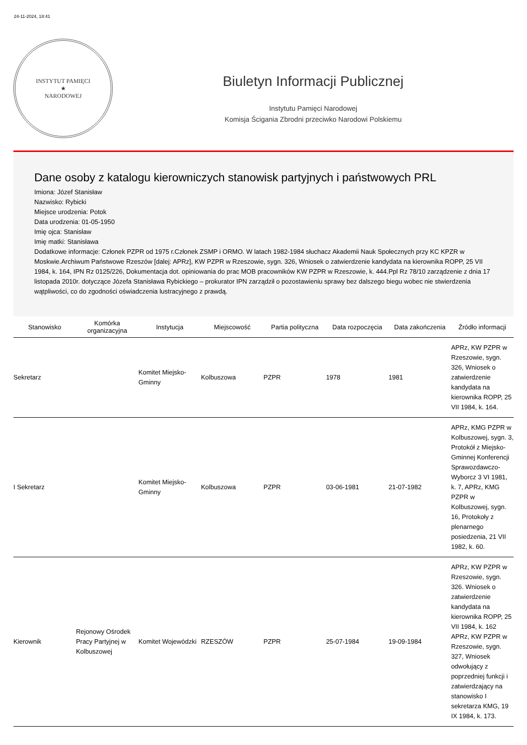24-11-2024, 18:41
INSTYTUT PAMIĘCI
★
NARODOWEJ
Biuletyn Informacji Publicznej
Instytutu Pamięci Narodowej
Komisja Ścigania Zbrodni przeciwko Narodowi Polskiemu
Dane osoby z katalogu kierowniczych stanowisk partyjnych i państwowych PRL
Imiona: Józef Stanisław
Nazwisko: Rybicki
Miejsce urodzenia: Potok
Data urodzenia: 01-05-1950
Imię ojca: Stanisław
Imię matki: Stanisława
Dodatkowe informacje: Członek PZPR od 1975 r.Członek ZSMP i ORMO. W latach 1982-1984 słuchacz Akademii Nauk Społecznych przy KC KPZR w Moskwie.Archiwum Państwowe Rzeszów [dalej: APRz], KW PZPR w Rzeszowie, sygn. 326, Wniosek o zatwierdzenie kandydata na kierownika ROPP, 25 VII 1984, k. 164, IPN Rz 0125/226, Dokumentacja dot. opiniowania do prac MOB pracowników KW PZPR w Rzeszowie, k. 444.Ppl Rz 78/10 zarządzenie z dnia 17 listopada 2010r. dotyczące Józefa Stanisława Rybickiego – prokurator IPN zarządził o pozostawieniu sprawy bez dalszego biegu wobec nie stwierdzenia wątpliwości, co do zgodności oświadczenia lustracyjnego z prawdą.
| Stanowisko | Komórka organizacyjna | Instytucja | Miejscowość | Partia polityczna | Data rozpoczęcia | Data zakończenia | Źródło informacji |
| --- | --- | --- | --- | --- | --- | --- | --- |
| Sekretarz | | Komitet Miejsko-Gminny | Kolbuszowa | PZPR | 1978 | 1981 | APRz, KW PZPR w Rzeszowie, sygn. 326, Wniosek o zatwierdzenie kandydata na kierownika ROPP, 25 VII 1984, k. 164. |
| I Sekretarz | | Komitet Miejsko-Gminny | Kolbuszowa | PZPR | 03-06-1981 | 21-07-1982 | APRz, KMG PZPR w Kolbuszowej, sygn. 3, Protokół z Miejsko-Gminnej Konferencji Sprawozdawczo-Wyborcz 3 VI 1981, k. 7, APRz, KMG PZPR w Kolbuszowej, sygn. 16, Protokoły z plenarnego posiedzenia, 21 VII 1982, k. 60. |
| Kierownik | Rejonowy Ośrodek Pracy Partyjnej w Kolbuszowej | Komitet Wojewódzki | RZESZÓW | PZPR | 25-07-1984 | 19-09-1984 | APRz, KW PZPR w Rzeszowie, sygn. 326. Wniosek o zatwierdzenie kandydata na kierownika ROPP, 25 VII 1984, k. 162 APRz, KW PZPR w Rzeszowie, sygn. 327, Wniosek odwołujący z poprzedniej funkcji i zatwierdzający na stanowisko I sekretarza KMG, 19 IX 1984, k. 173. |